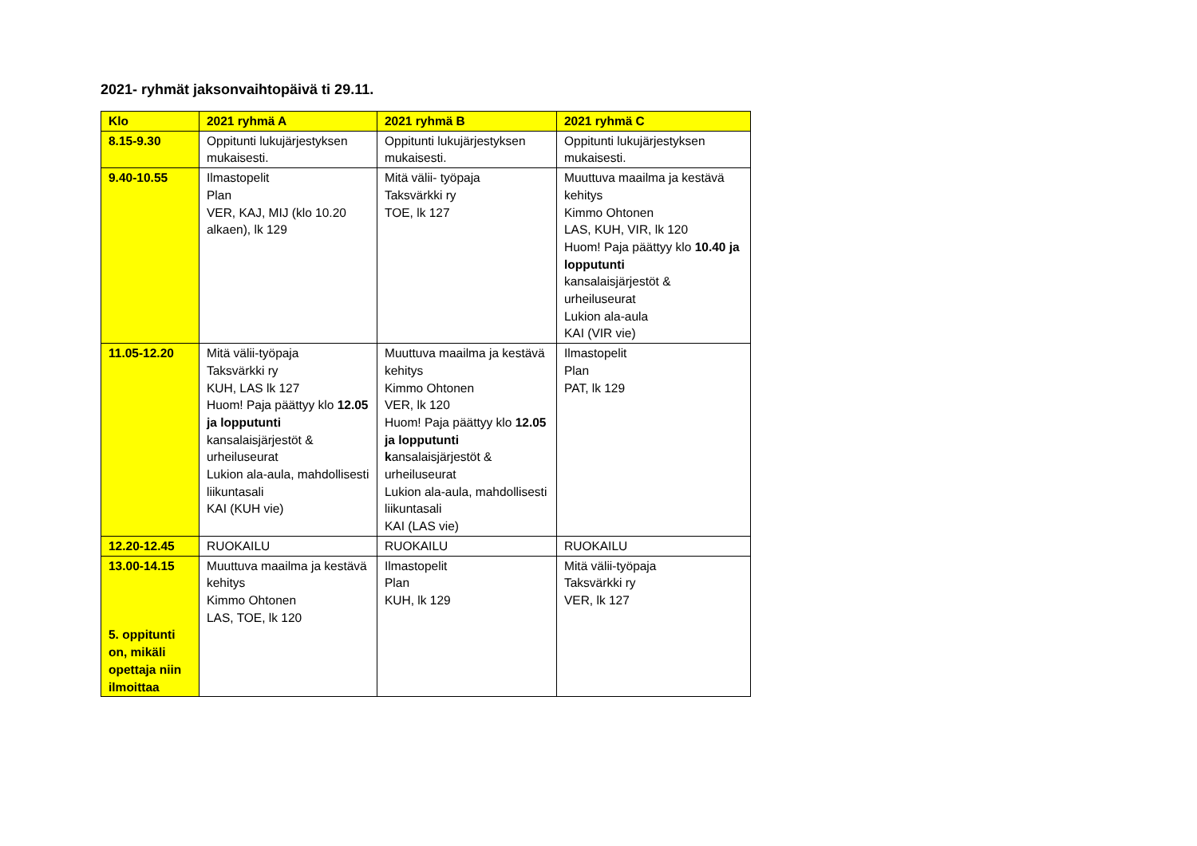2021- ryhmät jaksonvaihtopäivä ti 29.11.
| Klo | 2021 ryhmä A | 2021 ryhmä B | 2021 ryhmä C |
| --- | --- | --- | --- |
| 8.15-9.30 | Oppitunti lukujärjestyksen mukaisesti. | Oppitunti lukujärjestyksen mukaisesti. | Oppitunti lukujärjestyksen mukaisesti. |
| 9.40-10.55 | Ilmastopelit Plan VER, KAJ, MIJ (klo 10.20 alkaen), lk 129 | Mitä välii- työpaja Taksvärkki ry TOE, lk 127 | Muuttuva maailma ja kestävä kehitys Kimmo Ohtonen LAS, KUH, VIR, lk 120 Huom! Paja päättyy klo 10.40 ja lopputunti kansalaisjärjestöt & urheiluseurat Lukion ala-aula KAI (VIR vie) |
| 11.05-12.20 | Mitä välii-työpaja Taksvärkki ry KUH, LAS lk 127 Huom! Paja päättyy klo 12.05 ja lopputunti kansalaisjärjestöt & urheiluseurat Lukion ala-aula, mahdollisesti liikuntasali KAI (KUH vie) | Muuttuva maailma ja kestävä kehitys Kimmo Ohtonen VER, lk 120 Huom! Paja päättyy klo 12.05 ja lopputunti k ansalaisjärjestöt & urheiluseurat Lukion ala-aula, mahdollisesti liikuntasali KAI (LAS vie) | Ilmastopelit Plan PAT, lk 129 |
| 12.20-12.45 | RUOKAILU | RUOKAILU | RUOKAILU |
| 13.00-14.15 5. oppitunti on, mikäli opettaja niin ilmoittaa | Muuttuva maailma ja kestävä kehitys Kimmo Ohtonen LAS, TOE, lk 120 | Ilmastopelit Plan KUH, lk 129 | Mitä välii-työpaja Taksvärkki ry VER, lk 127 |